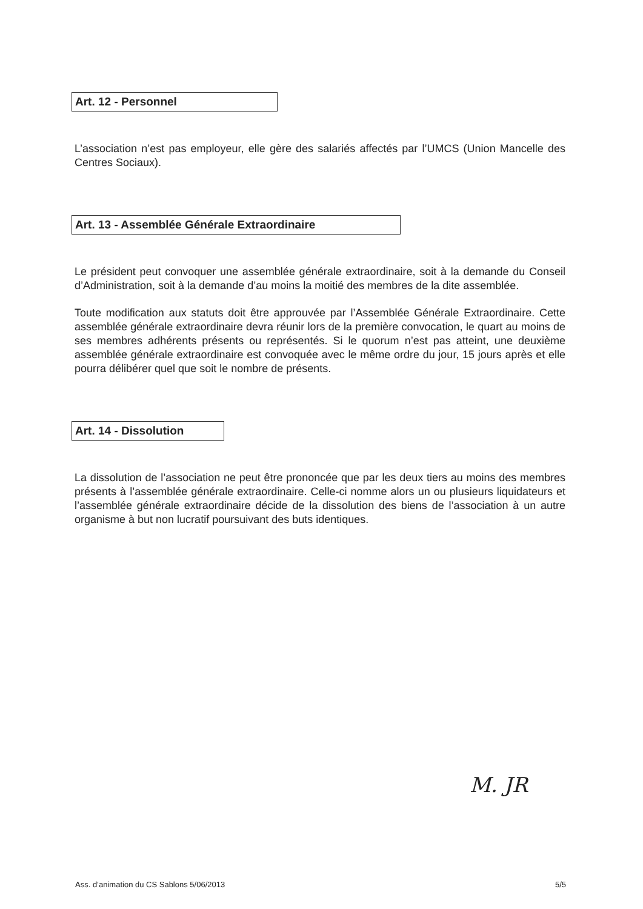Art. 12 - Personnel
L’association n’est pas employeur, elle gère des salariés affectés par l’UMCS (Union Mancelle des Centres Sociaux).
Art. 13 - Assemblée Générale Extraordinaire
Le président peut convoquer une assemblée générale extraordinaire, soit à la demande du Conseil d’Administration, soit à la demande d’au moins la moitié des membres de la dite assemblée.
Toute modification aux statuts doit être approuvée par l’Assemblée Générale Extraordinaire. Cette assemblée générale extraordinaire devra réunir lors de la première convocation, le quart au moins de ses membres adhérents présents ou représentés. Si le quorum n’est pas atteint, une deuxième assemblée générale extraordinaire est convoquée avec le même ordre du jour, 15 jours après et elle pourra délibérer quel que soit le nombre de présents.
Art. 14 - Dissolution
La dissolution de l’association ne peut être prononcée que par les deux tiers au moins des membres présents à l’assemblée générale extraordinaire. Celle-ci nomme alors un ou plusieurs liquidateurs et l’assemblée générale extraordinaire décide de la dissolution des biens de l’association à un autre organisme à but non lucratif poursuivant des buts identiques.
M. JR
Ass. d’animation du CS Sablons 5/06/2013 5/5